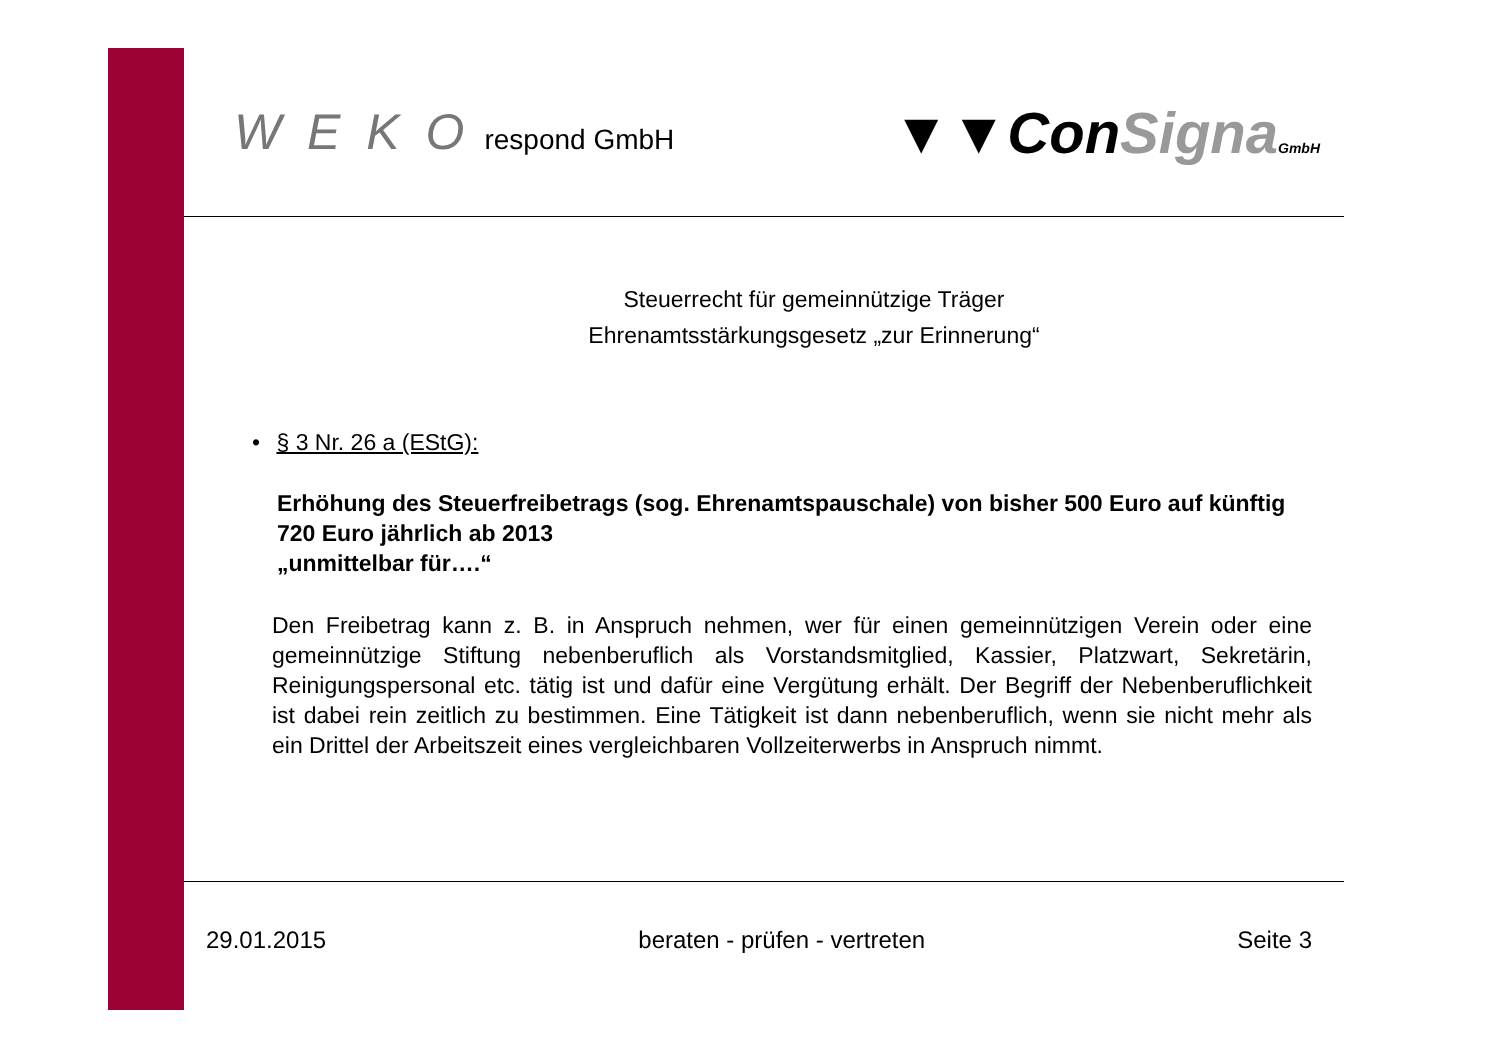W E K O respond GmbH
▼▼ConSigna GmbH
Steuerrecht für gemeinnützige Träger
Ehrenamtsstärkungsgesetz „zur Erinnerung“
• § 3 Nr. 26 a (EStG):
Erhöhung des Steuerfreibetrags (sog. Ehrenamtspauschale) von bisher 500 Euro auf künftig 720 Euro jährlich ab 2013
„unmittelbar für….“
Den Freibetrag kann z. B. in Anspruch nehmen, wer für einen gemeinnützigen Verein oder eine gemeinnützige Stiftung nebenberuflich als Vorstandsmitglied, Kassier, Platzwart, Sekretärin, Reinigungspersonal etc. tätig ist und dafür eine Vergütung erhält. Der Begriff der Nebenberuflichkeit ist dabei rein zeitlich zu bestimmen. Eine Tätigkeit ist dann nebenberuflich, wenn sie nicht mehr als ein Drittel der Arbeitszeit eines vergleichbaren Vollzeiterwerbs in Anspruch nimmt.
29.01.2015 beraten - prüfen - vertreten Seite 3